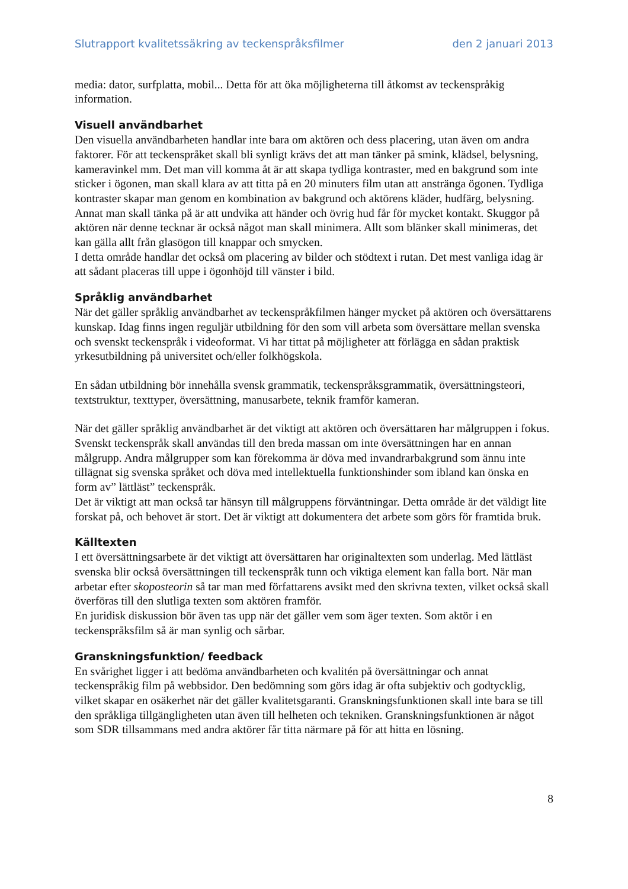Slutrapport kvalitetssäkring av teckenspråksfilmer den 2 januari 2013
media: dator, surfplatta, mobil... Detta för att öka möjligheterna till åtkomst av teckenspråkig information.
Visuell användbarhet
Den visuella användbarheten handlar inte bara om aktören och dess placering, utan även om andra faktorer. För att teckenspråket skall bli synligt krävs det att man tänker på smink, klädsel, belysning, kameravinkel mm. Det man vill komma åt är att skapa tydliga kontraster, med en bakgrund som inte sticker i ögonen, man skall klara av att titta på en 20 minuters film utan att anstränga ögonen. Tydliga kontraster skapar man genom en kombination av bakgrund och aktörens kläder, hudfärg, belysning. Annat man skall tänka på är att undvika att händer och övrig hud får för mycket kontakt. Skuggor på aktören när denne tecknar är också något man skall minimera. Allt som blänker skall minimeras, det kan gälla allt från glasögon till knappar och smycken.
I detta område handlar det också om placering av bilder och stödtext i rutan. Det mest vanliga idag är att sådant placeras till uppe i ögonhöjd till vänster i bild.
Språklig användbarhet
När det gäller språklig användbarhet av teckenspråkfilmen hänger mycket på aktören och översättarens kunskap. Idag finns ingen reguljär utbildning för den som vill arbeta som översättare mellan svenska och svenskt teckenspråk i videoformat. Vi har tittat på möjligheter att förlägga en sådan praktisk yrkesutbildning på universitet och/eller folkhögskola.
En sådan utbildning bör innehålla svensk grammatik, teckenspråksgrammatik, översättningsteori, textstruktur, texttyper, översättning, manusarbete, teknik framför kameran.
När det gäller språklig användbarhet är det viktigt att aktören och översättaren har målgruppen i fokus. Svenskt teckenspråk skall användas till den breda massan om inte översättningen har en annan målgrupp. Andra målgrupper som kan förekomma är döva med invandrarbakgrund som ännu inte tillägnat sig svenska språket och döva med intellektuella funktionshinder som ibland kan önska en form av” lättläst” teckenspråk.
Det är viktigt att man också tar hänsyn till målgruppens förväntningar. Detta område är det väldigt lite forskat på, och behovet är stort. Det är viktigt att dokumentera det arbete som görs för framtida bruk.
Källtexten
I ett översättningsarbete är det viktigt att översättaren har originaltexten som underlag. Med lättläst svenska blir också översättningen till teckenspråk tunn och viktiga element kan falla bort. När man arbetar efter skoposteorin så tar man med författarens avsikt med den skrivna texten, vilket också skall överföras till den slutliga texten som aktören framför.
En juridisk diskussion bör även tas upp när det gäller vem som äger texten. Som aktör i en teckenspråksfilm så är man synlig och sårbar.
Granskningsfunktion/ feedback
En svårighet ligger i att bedöma användbarheten och kvalitén på översättningar och annat teckenspråkig film på webbsidor. Den bedömning som görs idag är ofta subjektiv och godtycklig, vilket skapar en osäkerhet när det gäller kvalitetsgaranti. Granskningsfunktionen skall inte bara se till den språkliga tillgängligheten utan även till helheten och tekniken. Granskningsfunktionen är något som SDR tillsammans med andra aktörer får titta närmare på för att hitta en lösning.
8